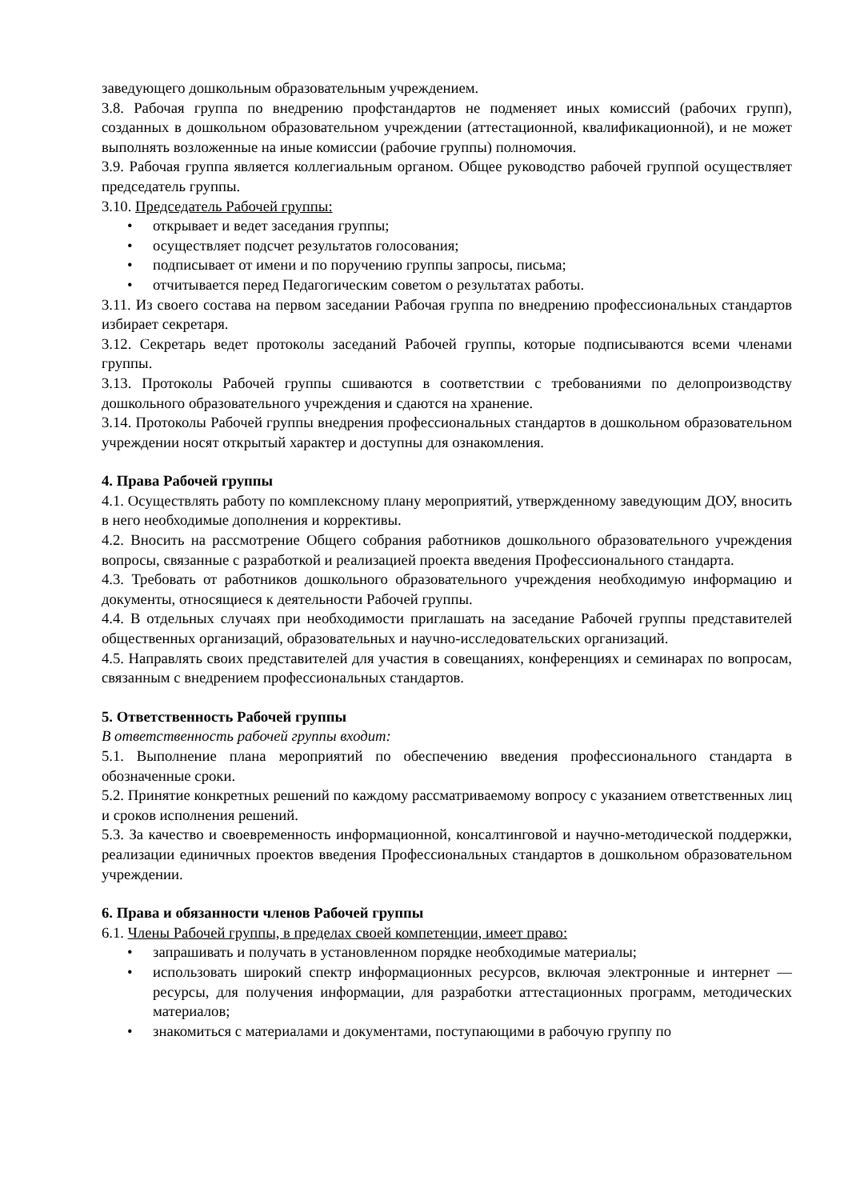заведующего дошкольным образовательным учреждением.
3.8. Рабочая группа по внедрению профстандартов не подменяет иных комиссий (рабочих групп), созданных в дошкольном образовательном учреждении (аттестационной, квалификационной), и не может выполнять возложенные на иные комиссии (рабочие группы) полномочия.
3.9. Рабочая группа является коллегиальным органом. Общее руководство рабочей группой осуществляет председатель группы.
3.10. Председатель Рабочей группы:
• открывает и ведет заседания группы;
• осуществляет подсчет результатов голосования;
• подписывает от имени и по поручению группы запросы, письма;
• отчитывается перед Педагогическим советом о результатах работы.
3.11. Из своего состава на первом заседании Рабочая группа по внедрению профессиональных стандартов избирает секретаря.
3.12. Секретарь ведет протоколы заседаний Рабочей группы, которые подписываются всеми членами группы.
3.13. Протоколы Рабочей группы сшиваются в соответствии с требованиями по делопроизводству дошкольного образовательного учреждения и сдаются на хранение.
3.14. Протоколы Рабочей группы внедрения профессиональных стандартов в дошкольном образовательном учреждении носят открытый характер и доступны для ознакомления.
4. Права Рабочей группы
4.1. Осуществлять работу по комплексному плану мероприятий, утвержденному заведующим ДОУ, вносить в него необходимые дополнения и коррективы.
4.2. Вносить на рассмотрение Общего собрания работников дошкольного образовательного учреждения вопросы, связанные с разработкой и реализацией проекта введения Профессионального стандарта.
4.3. Требовать от работников дошкольного образовательного учреждения необходимую информацию и документы, относящиеся к деятельности Рабочей группы.
4.4. В отдельных случаях при необходимости приглашать на заседание Рабочей группы представителей общественных организаций, образовательных и научно-исследовательских организаций.
4.5. Направлять своих представителей для участия в совещаниях, конференциях и семинарах по вопросам, связанным с внедрением профессиональных стандартов.
5. Ответственность Рабочей группы
В ответственность рабочей группы входит:
5.1. Выполнение плана мероприятий по обеспечению введения профессионального стандарта в обозначенные сроки.
5.2. Принятие конкретных решений по каждому рассматриваемому вопросу с указанием ответственных лиц и сроков исполнения решений.
5.3. За качество и своевременность информационной, консалтинговой и научно-методической поддержки, реализации единичных проектов введения Профессиональных стандартов в дошкольном образовательном учреждении.
6. Права и обязанности членов Рабочей группы
6.1. Члены Рабочей группы, в пределах своей компетенции, имеет право:
• запрашивать и получать в установленном порядке необходимые материалы;
• использовать широкий спектр информационных ресурсов, включая электронные и интернет — ресурсы, для получения информации, для разработки аттестационных программ, методических материалов;
• знакомиться с материалами и документами, поступающими в рабочую группу по